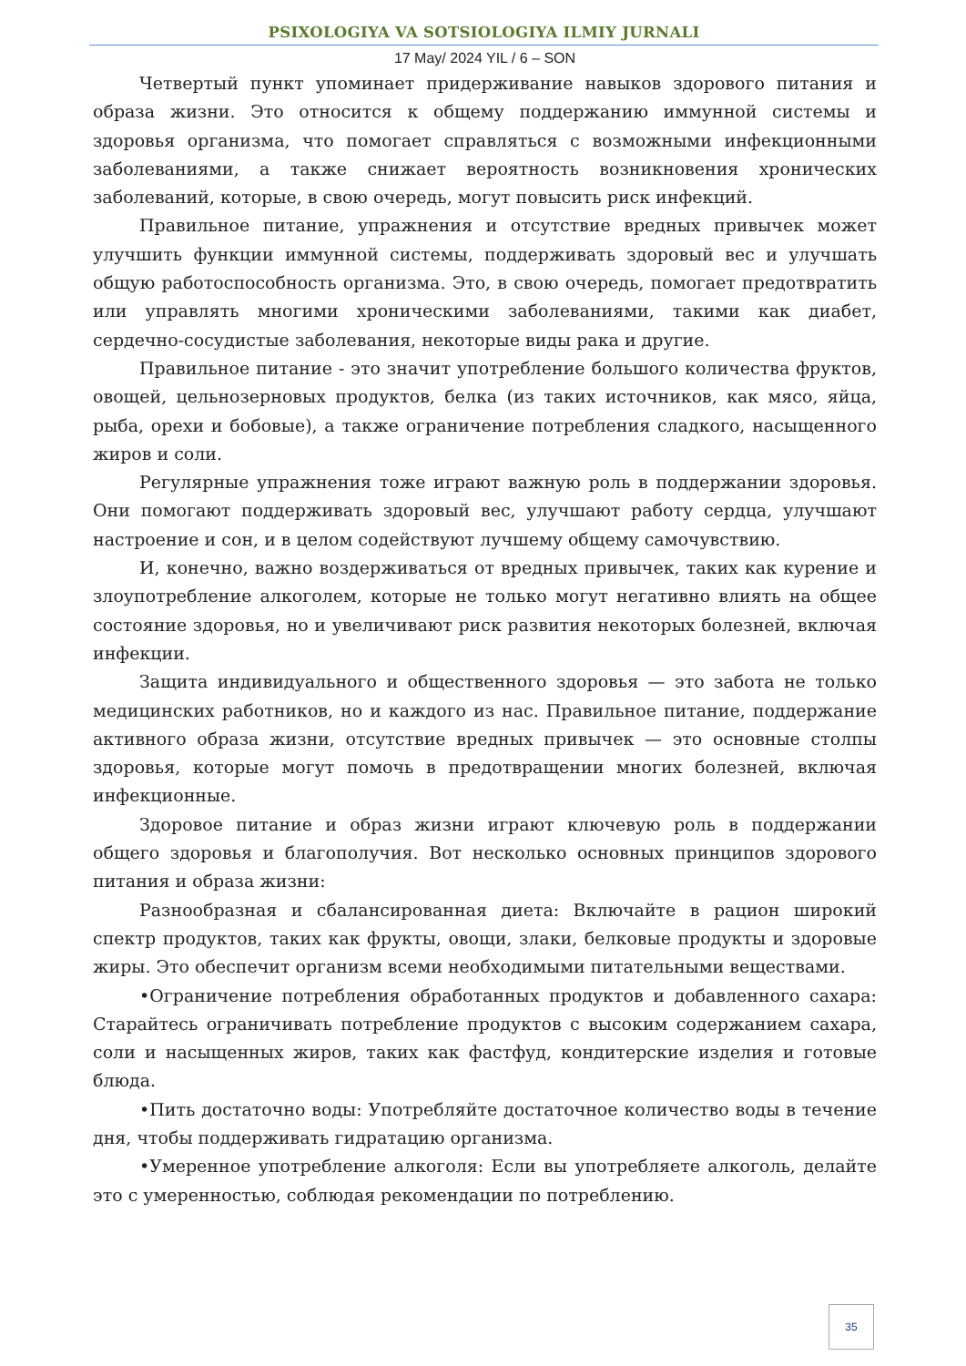PSIXOLOGIYA VA SOTSIOLOGIYA ILMIY JURNALI
17 May/ 2024 YIL / 6 – SON
Четвертый пункт упоминает придерживание навыков здорового питания и образа жизни. Это относится к общему поддержанию иммунной системы и здоровья организма, что помогает справляться с возможными инфекционными заболеваниями, а также снижает вероятность возникновения хронических заболеваний, которые, в свою очередь, могут повысить риск инфекций.
Правильное питание, упражнения и отсутствие вредных привычек может улучшить функции иммунной системы, поддерживать здоровый вес и улучшать общую работоспособность организма. Это, в свою очередь, помогает предотвратить или управлять многими хроническими заболеваниями, такими как диабет, сердечно-сосудистые заболевания, некоторые виды рака и другие.
Правильное питание - это значит употребление большого количества фруктов, овощей, цельнозерновых продуктов, белка (из таких источников, как мясо, яйца, рыба, орехи и бобовые), а также ограничение потребления сладкого, насыщенного жиров и соли.
Регулярные упражнения тоже играют важную роль в поддержании здоровья. Они помогают поддерживать здоровый вес, улучшают работу сердца, улучшают настроение и сон, и в целом содействуют лучшему общему самочувствию.
И, конечно, важно воздерживаться от вредных привычек, таких как курение и злоупотребление алкоголем, которые не только могут негативно влиять на общее состояние здоровья, но и увеличивают риск развития некоторых болезней, включая инфекции.
Защита индивидуального и общественного здоровья — это забота не только медицинских работников, но и каждого из нас. Правильное питание, поддержание активного образа жизни, отсутствие вредных привычек — это основные столпы здоровья, которые могут помочь в предотвращении многих болезней, включая инфекционные.
Здоровое питание и образ жизни играют ключевую роль в поддержании общего здоровья и благополучия. Вот несколько основных принципов здорового питания и образа жизни:
Разнообразная и сбалансированная диета: Включайте в рацион широкий спектр продуктов, таких как фрукты, овощи, злаки, белковые продукты и здоровые жиры. Это обеспечит организм всеми необходимыми питательными веществами.
•Ограничение потребления обработанных продуктов и добавленного сахара: Старайтесь ограничивать потребление продуктов с высоким содержанием сахара, соли и насыщенных жиров, таких как фастфуд, кондитерские изделия и готовые блюда.
•Пить достаточно воды: Употребляйте достаточное количество воды в течение дня, чтобы поддерживать гидратацию организма.
•Умеренное употребление алкоголя: Если вы употребляете алкоголь, делайте это с умеренностью, соблюдая рекомендации по потреблению.
35